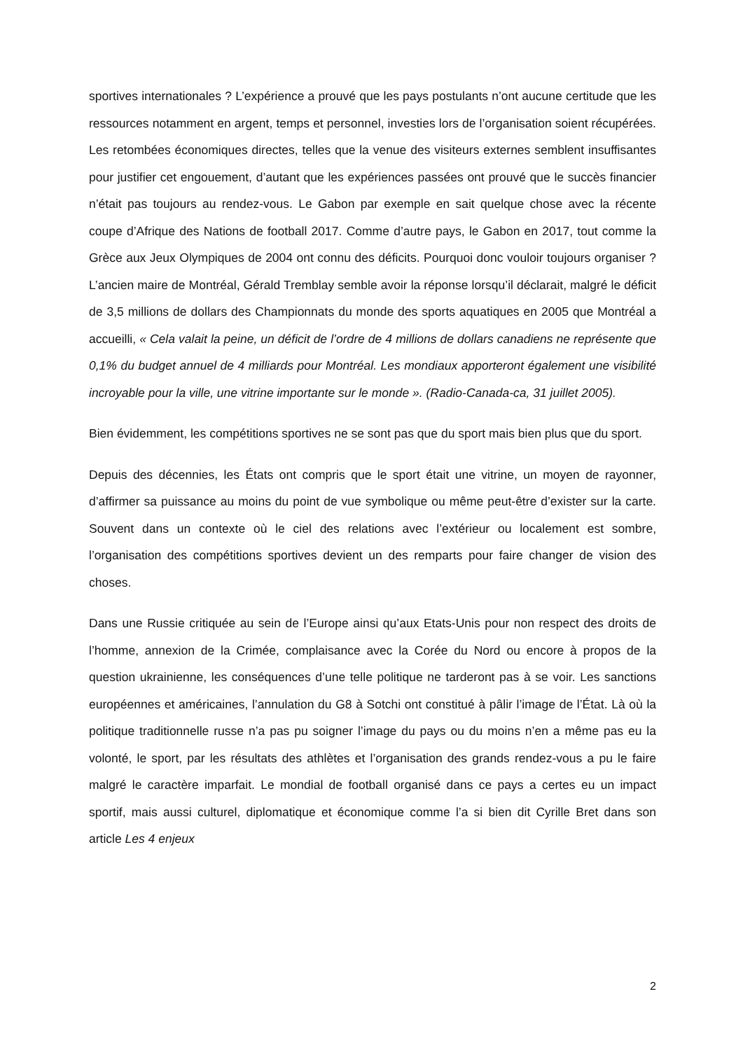sportives internationales ? L’expérience a prouvé que les pays postulants n’ont aucune certitude que les ressources notamment en argent, temps et personnel, investies lors de l’organisation soient récupérées. Les retombées économiques directes, telles que la venue des visiteurs externes semblent insuffisantes pour justifier cet engouement, d’autant que les expériences passées ont prouvé que le succès financier n’était pas toujours au rendez-vous. Le Gabon par exemple en sait quelque chose avec la récente coupe d’Afrique des Nations de football 2017. Comme d’autre pays, le Gabon en 2017, tout comme la Grèce aux Jeux Olympiques de 2004 ont connu des déficits. Pourquoi donc vouloir toujours organiser ? L’ancien maire de Montréal, Gérald Tremblay semble avoir la réponse lorsqu’il déclarait, malgré le déficit de 3,5 millions de dollars des Championnats du monde des sports aquatiques en 2005 que Montréal a accueilli, « Cela valait la peine, un déficit de l’ordre de 4 millions de dollars canadiens ne représente que 0,1% du budget annuel de 4 milliards pour Montréal. Les mondiaux apporteront également une visibilité incroyable pour la ville, une vitrine importante sur le monde ». (Radio-Canada-ca, 31 juillet 2005).
Bien évidemment, les compétitions sportives ne se sont pas que du sport mais bien plus que du sport.
Depuis des décennies, les États ont compris que le sport était une vitrine, un moyen de rayonner, d’affirmer sa puissance au moins du point de vue symbolique ou même peut-être d’exister sur la carte. Souvent dans un contexte où le ciel des relations avec l’extérieur ou localement est sombre, l’organisation des compétitions sportives devient un des remparts pour faire changer de vision des choses.
Dans une Russie critiquée au sein de l’Europe ainsi qu’aux Etats-Unis pour non respect des droits de l’homme, annexion de la Crimée, complaisance avec la Corée du Nord ou encore à propos de la question ukrainienne, les conséquences d’une telle politique ne tarderont pas à se voir. Les sanctions européennes et américaines, l’annulation du G8 à Sotchi ont constitué à pâlir l’image de l’État. Là où la politique traditionnelle russe n’a pas pu soigner l’image du pays ou du moins n’en a même pas eu la volonté, le sport, par les résultats des athlètes et l’organisation des grands rendez-vous a pu le faire malgré le caractère imparfait. Le mondial de football organisé dans ce pays a certes eu un impact sportif, mais aussi culturel, diplomatique et économique comme l’a si bien dit Cyrille Bret dans son article Les 4 enjeux
2